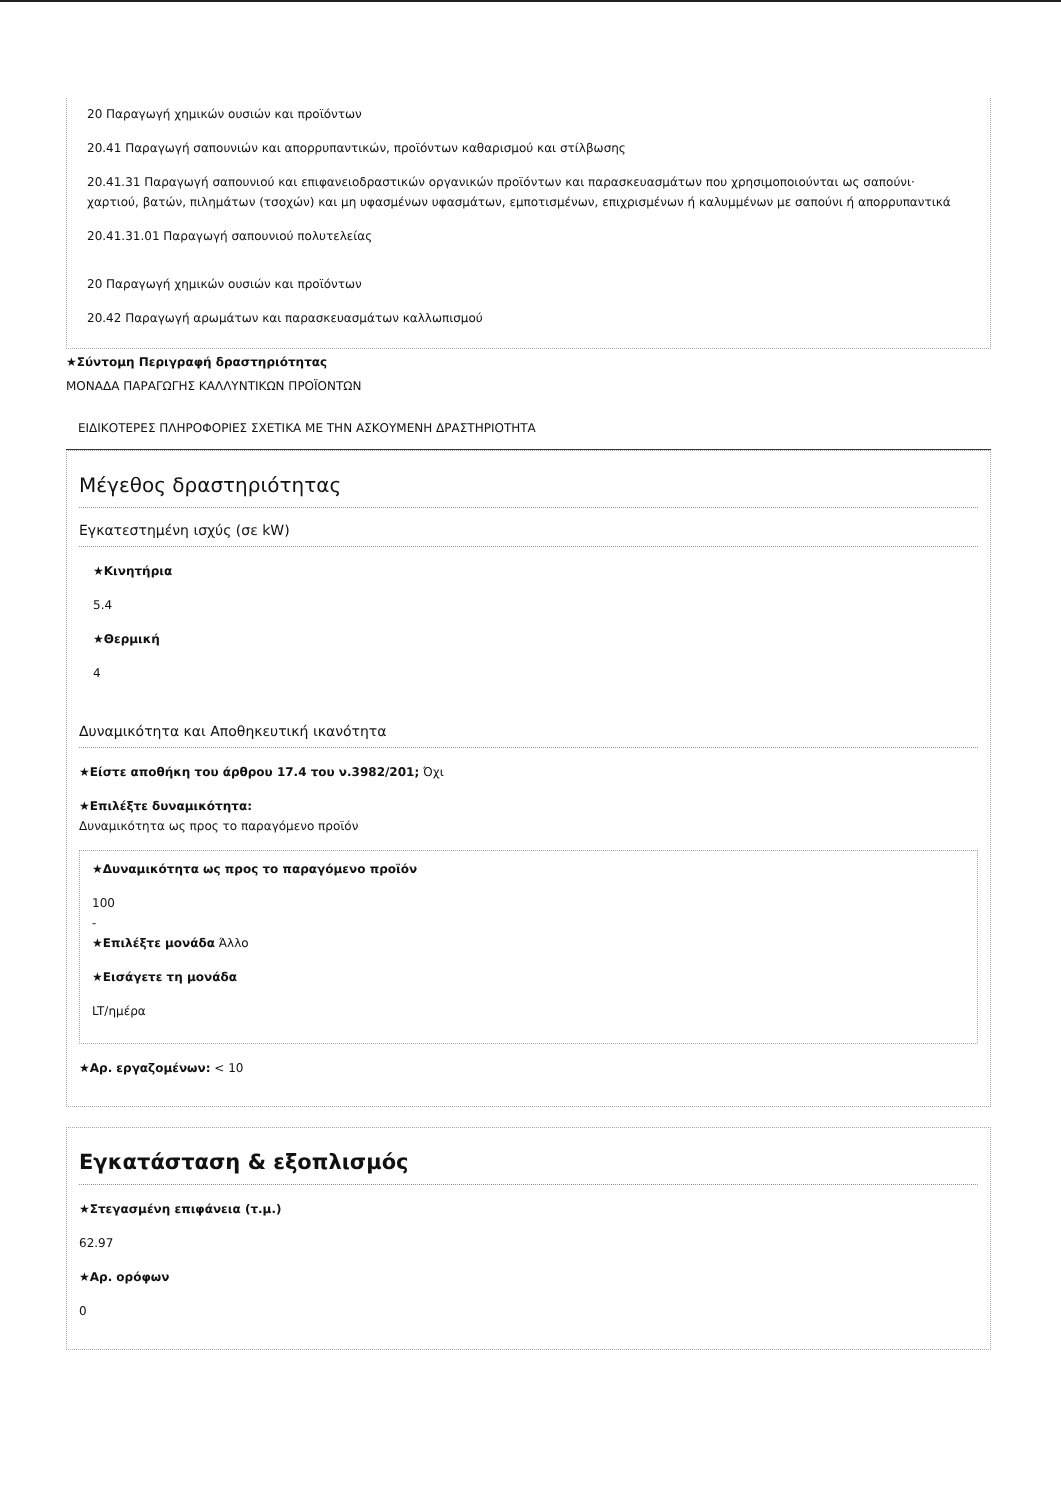20 Παραγωγή χημικών ουσιών και προϊόντων
20.41 Παραγωγή σαπουνιών και απορρυπαντικών, προϊόντων καθαρισμού και στίλβωσης
20.41.31 Παραγωγή σαπουνιού και επιφανειοδραστικών οργανικών προϊόντων και παρασκευασμάτων που χρησιμοποιούνται ως σαπούνι· χαρτιού, βατών, πιλημάτων (τσοχών) και μη υφασμένων υφασμάτων, εμποτισμένων, επιχρισμένων ή καλυμμένων με σαπούνι ή απορρυπαντικά
20.41.31.01 Παραγωγή σαπουνιού πολυτελείας
20 Παραγωγή χημικών ουσιών και προϊόντων
20.42 Παραγωγή αρωμάτων και παρασκευασμάτων καλλωπισμού
★Σύντομη Περιγραφή δραστηριότητας
ΜΟΝΑΔΑ ΠΑΡΑΓΩΓΗΣ ΚΑΛΛΥΝΤΙΚΩΝ ΠΡΟΪΟΝΤΩΝ
ΕΙΔΙΚΟΤΕΡΕΣ ΠΛΗΡΟΦΟΡΙΕΣ ΣΧΕΤΙΚΑ ΜΕ ΤΗΝ ΑΣΚΟΥΜΕΝΗ ΔΡΑΣΤΗΡΙΟΤΗΤΑ
Μέγεθος δραστηριότητας
Εγκατεστημένη ισχύς (σε kW)
★Κινητήρια
5.4
★Θερμική
4
Δυναμικότητα και Αποθηκευτική ικανότητα
★Είστε αποθήκη του άρθρου 17.4 του ν.3982/201; Όχι
★Επιλέξτε δυναμικότητα:
Δυναμικότητα ως προς το παραγόμενο προϊόν
★Δυναμικότητα ως προς το παραγόμενο προϊόν
100
-
★Επιλέξτε μονάδα Άλλο
★Εισάγετε τη μονάδα
LT/ημέρα
★Αρ. εργαζομένων: < 10
Εγκατάσταση & εξοπλισμός
★Στεγασμένη επιφάνεια (τ.μ.)
62.97
★Αρ. ορόφων
0